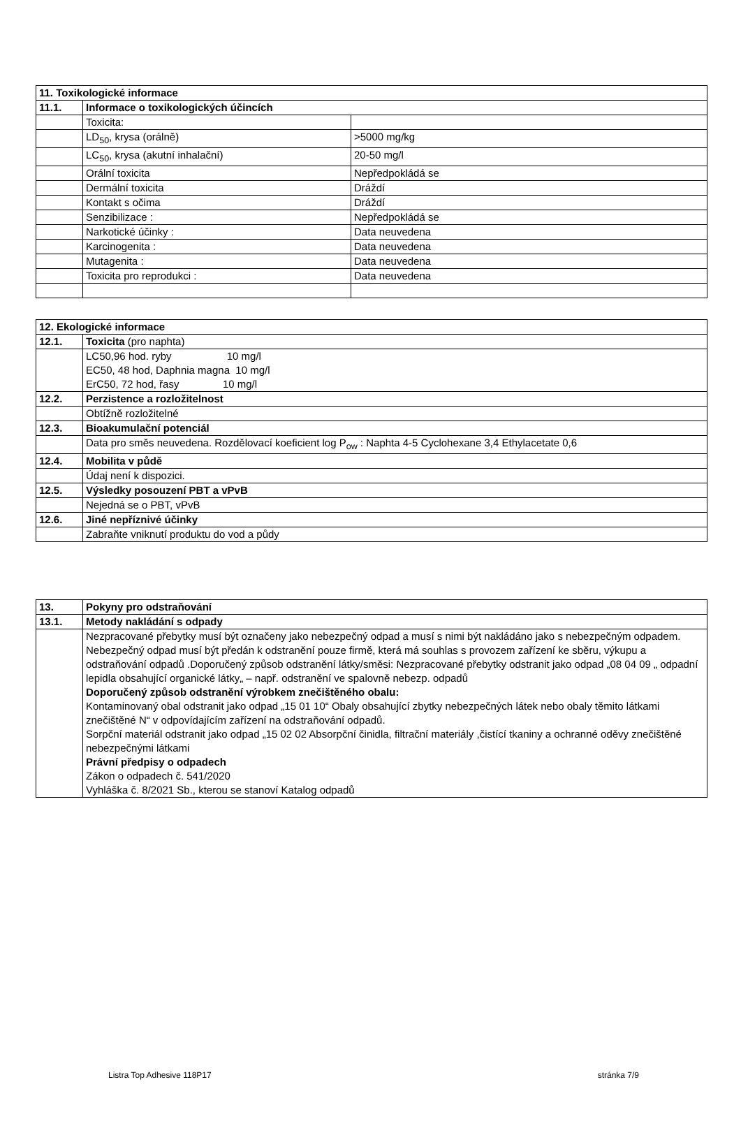| 11. Toxikologické informace | | |
| 11.1. | Informace o toxikologických účincích | |
| | Toxicita: | |
| | LD<sub>50</sub>, krysa (orálně) | >5000 mg/kg |
| | LC<sub>50</sub>, krysa (akutní inhalační) | 20-50 mg/l |
| | Orální toxicita | Nepředpokládá se |
| | Dermální toxicita | Dráždí |
| | Kontakt s očima | Dráždí |
| | Senzibilizace : | Nepředpokládá se |
| | Narkotické účinky : | Data neuvedena |
| | Karcinogenita : | Data neuvedena |
| | Mutagenita : | Data neuvedena |
| | Toxicita pro reprodukci : | Data neuvedena |
| 12. Ekologické informace | |
| 12.1. | Toxicita (pro naphta) |
| | LC50,96 hod. ryby 10 mg/l EC50, 48 hod, Daphnia magna 10 mg/l ErC50, 72 hod, řasy 10 mg/l |
| 12.2. | Perzistence a rozložitelnost |
| | Obtížně rozložitelné |
| 12.3. | Bioakumulační potenciál |
| | Data pro směs neuvedena. Rozdělovací koeficient log P<sub>ow</sub> : Naphta 4-5 Cyclohexane 3,4 Ethylacetate 0,6 |
| 12.4. | Mobilita v půdě |
| | Údaj není k dispozici. |
| 12.5. | Výsledky posouzení PBT a vPvB |
| | Nejedná se o PBT, vPvB |
| 12.6. | Jiné nepříznivé účinky |
| | Zabraňte vniknutí produktu do vod a půdy |
| 13. | Pokyny pro odstraňování |
| 13.1. | Metody nakládání s odpady |
| | Nezpracované přebytky musí být označeny jako nebezpečný odpad a musí s nimi být nakládáno jako s nebezpečným odpadem. Nebezpečný odpad musí být předán k odstranění pouze firmě, která má souhlas s provozem zařízení ke sběru, výkupu a odstraňování odpadů .Doporučený způsob odstranění látky/směsi: Nezpracované přebytky odstranit jako odpad „08 04 09 „ odpadní lepidla obsahující organické látky„ – např. odstranění ve spalovně nebezp. odpadů Doporučený způsob odstranění výrobkem znečištěného obalu: Kontaminovaný obal odstranit jako odpad „15 01 10“ Obaly obsahující zbytky nebezpečných látek nebo obaly těmito látkami znečištěné N“ v odpovídajícím zařízení na odstraňování odpadů. Sorpční materiál odstranit jako odpad „15 02 02 Absorpční činidla, filtrační materiály ,čistící tkaniny a ochranné oděvy znečištěné nebezpečnými látkami Právní předpisy o odpadech Zákon o odpadech č. 541/2020 Vyhláška č. 8/2021 Sb., kterou se stanoví Katalog odpadů |
Listra Top Adhesive 118P17 stránka 7/9